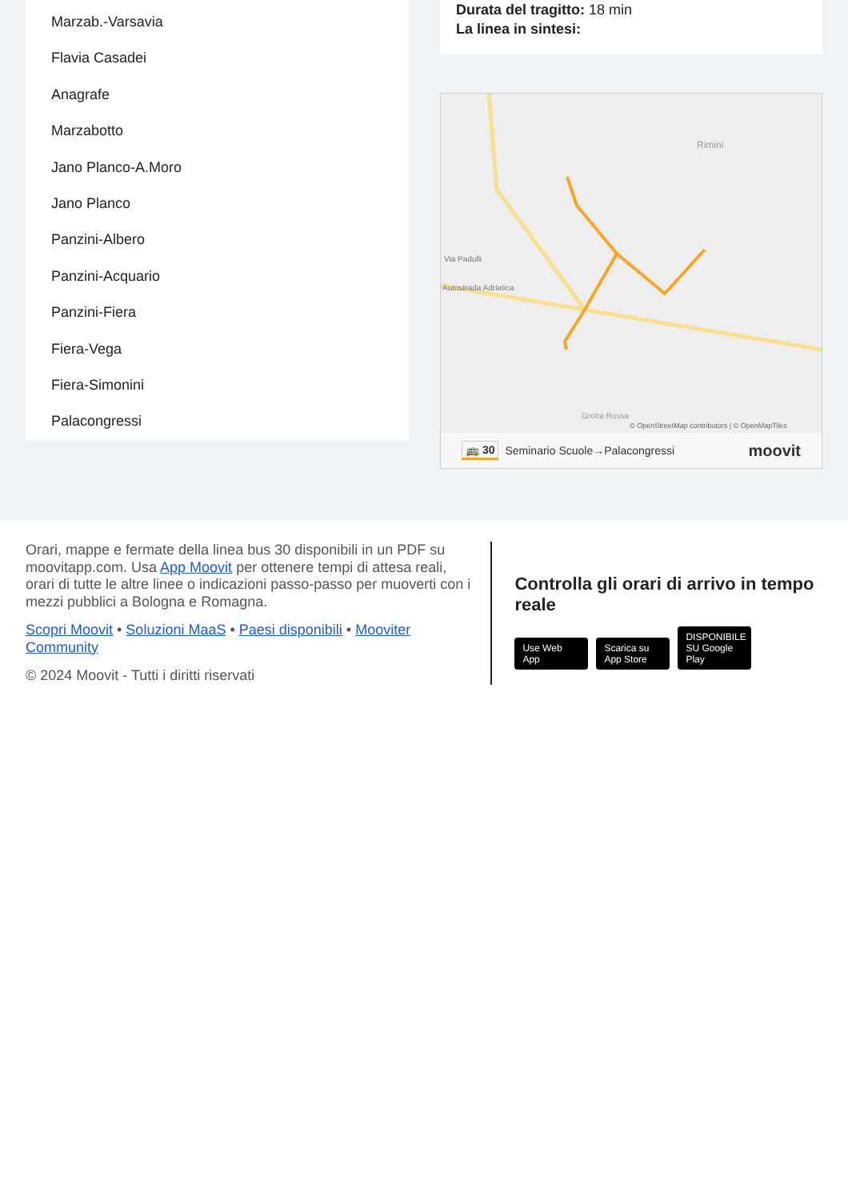Marzab.-Varsavia
Flavia Casadei
Anagrafe
Marzabotto
Jano Planco-A.Moro
Jano Planco
Panzini-Albero
Panzini-Acquario
Panzini-Fiera
Fiera-Vega
Fiera-Simonini
Palacongressi
Durata del tragitto: 18 min
La linea in sintesi:
Rimini
Via Padulli
Autostrada Adriatica
Grotta Rossa
© OpenStreetMap contributors | © OpenMapTiles
🚌 30 Seminario Scuole→Palacongressi moovit
Orari, mappe e fermate della linea bus 30 disponibili in un PDF su moovitapp.com. Usa App Moovit per ottenere tempi di attesa reali, orari di tutte le altre linee o indicazioni passo-passo per muoverti con i mezzi pubblici a Bologna e Romagna.
Scopri Moovit • Soluzioni MaaS • Paesi disponibili • Mooviter Community
© 2024 Moovit - Tutti i diritti riservati
Controlla gli orari di arrivo in tempo reale
Use Web App Scarica su App Store DISPONIBILE SU Google Play